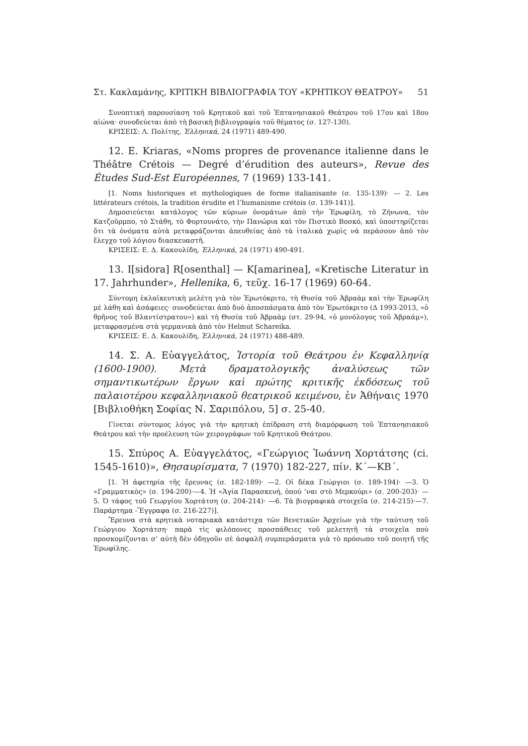Στ. Κακλαμάνης, ΚΡΙΤΙΚΗ ΒΙΒΛΙΟΓΡΑΦΙΑ ΤΟΥ «ΚΡΗΤΙΚΟΥ ΘΕΑΤΡΟΥ» 51
Συνοπτική παρουσίαση τοῦ Κρητικοῦ καὶ τοῦ Ἑπτανησιακοῦ Θεάτρου τοῦ 17ου καὶ 18ου αἰώνα· συνοδεύεται ἀπὸ τὴ βασικὴ βιβλιογραφία τοῦ θέματος (σ. 127-130).
ΚΡΙΣΕΙΣ: Λ. Πολίτης, Ἑλληνικά, 24 (1971) 489-490.
12. E. Kriaras, «Noms propres de provenance italienne dans le Théâtre Crétois — Degré d’érudition des auteurs», Revue des Études Sud-Est Européennes, 7 (1969) 133-141.
[1. Noms historiques et mythologiques de forme italianisante (σ. 135-139)· — 2. Les littérateurs crétois, la tradition érudite et l’humanisme crétois (σ. 139-141)].
Δημοσιεύεται κατάλογος τῶν κύριων ὀνομάτων ἀπὸ τὴν Ἐρωφίλη, τὸ Ζήνωνα, τὸν Κατζοῦρμπο, τὸ Στάθη, τὸ Φορτουνάτο, τὴν Πανώρια καὶ τὸν Πιστικὸ Βοσκό, καὶ ὑποστηρίζεται ὅτι τὰ ὀνόματα αὐτὰ μεταφράζονται ἀπευθείας ἀπὸ τὰ ἰταλικὰ χωρὶς νὰ περάσουν ἀπὸ τὸν ἔλεγχο τοῦ λόγιου διασκευαστῆ.
ΚΡΙΣΕΙΣ: Ε. Δ. Κακουλίδη, Ἑλληνικά, 24 (1971) 490-491.
13. I[sidora] R[osenthal] — K[amarinea], «Kretische Literatur in 17. Jahrhunder», Hellenika, 6, τεῦχ. 16-17 (1969) 60-64.
Σύντομη ἐκλαϊκευτικὴ μελέτη γιὰ τὸν Ἐρωτόκριτο, τὴ Θυσία τοῦ Ἀβραὰμ καὶ τὴν Ἐρωφίλη μὲ λάθη καὶ ἀσάφειες· συνοδεύεται ἀπὸ δυὸ ἀποσπάσματα ἀπὸ τὸν Ἐρωτόκριτο (Δ 1993-2013, «ὁ θρῆνος τοῦ Βλαντίστρατου») καὶ τὴ Θυσία τοῦ Ἀβραὰμ (στ. 29-94, «ὁ μονόλογος τοῦ Ἀβραάμ»), μεταφρασμένα στὰ γερμανικὰ ἀπὸ τὸν Helmut Schareika.
ΚΡΙΣΕΙΣ: Ε. Δ. Κακουλίδη, Ἑλληνικά, 24 (1971) 488-489.
14. Σ. Α. Εὐαγγελάτος, Ἱστορία τοῦ Θεάτρου ἐν Κεφαλληνίᾳ (1600-1900). Μετὰ δραματολογικῆς ἀναλύσεως τῶν σημαντικωτέρων ἔργων καὶ πρώτης κριτικῆς ἐκδόσεως τοῦ παλαιοτέρου κεφαλληνιακοῦ θεατρικοῦ κειμένου, ἐν Ἀθήναις 1970 [Βιβλιοθήκη Σοφίας Ν. Σαριπόλου, 5] σ. 25-40.
Γίνεται σύντομος λόγος γιὰ τὴν κρητικὴ ἐπίδραση στὴ διαμόρφωση τοῦ Ἑπτανησιακοῦ Θεάτρου καὶ τὴν προέλευση τῶν χειρογράφων τοῦ Κρητικοῦ Θεάτρου.
15. Σπύρος Α. Εὐαγγελάτος, «Γεώργιος Ἰωάννη Χορτάτσης (ci. 1545-1610)», Θησαυρίσματα, 7 (1970) 182-227, πίν. Κ΄—ΚΒ΄.
[1. Ἡ ἀφετηρία τῆς ἔρευνας (σ. 182-189)· —2. Οἱ δέκα Γεώργιοι (σ. 189-194)· —3. Ὁ «Γραμματικὸς» (σ. 194-200)·—4. Ἡ «Ἁγία Παρασκευή, ὁπού ’ναι στὸ Μερκούρι» (σ. 200-203)· —5. Ὁ τάφος τοῦ Γεωργίου Χορτάτση (σ. 204-214)· —6. Τὰ βιογραφικὰ στοιχεῖα (σ. 214-215)·—7. Παράρτημα -Ἔγγραφα (σ. 216-227)].
Ἔρευνα στὰ κρητικὰ νοταριακὰ κατάστιχα τῶν Βενετικῶν Ἀρχείων γιὰ τὴν ταύτιση τοῦ Γεώργιου Χορτάτση· παρὰ τὶς φιλόπονες προσπάθειες τοῦ μελετητῆ τὰ στοιχεῖα ποὺ προσκομίζονται σ’ αὐτὴ δὲν ὁδηγοῦν σὲ ἀσφαλῆ συμπεράσματα γιὰ τὸ πρόσωπο τοῦ ποιητῆ τῆς Ἐρωφίλης.